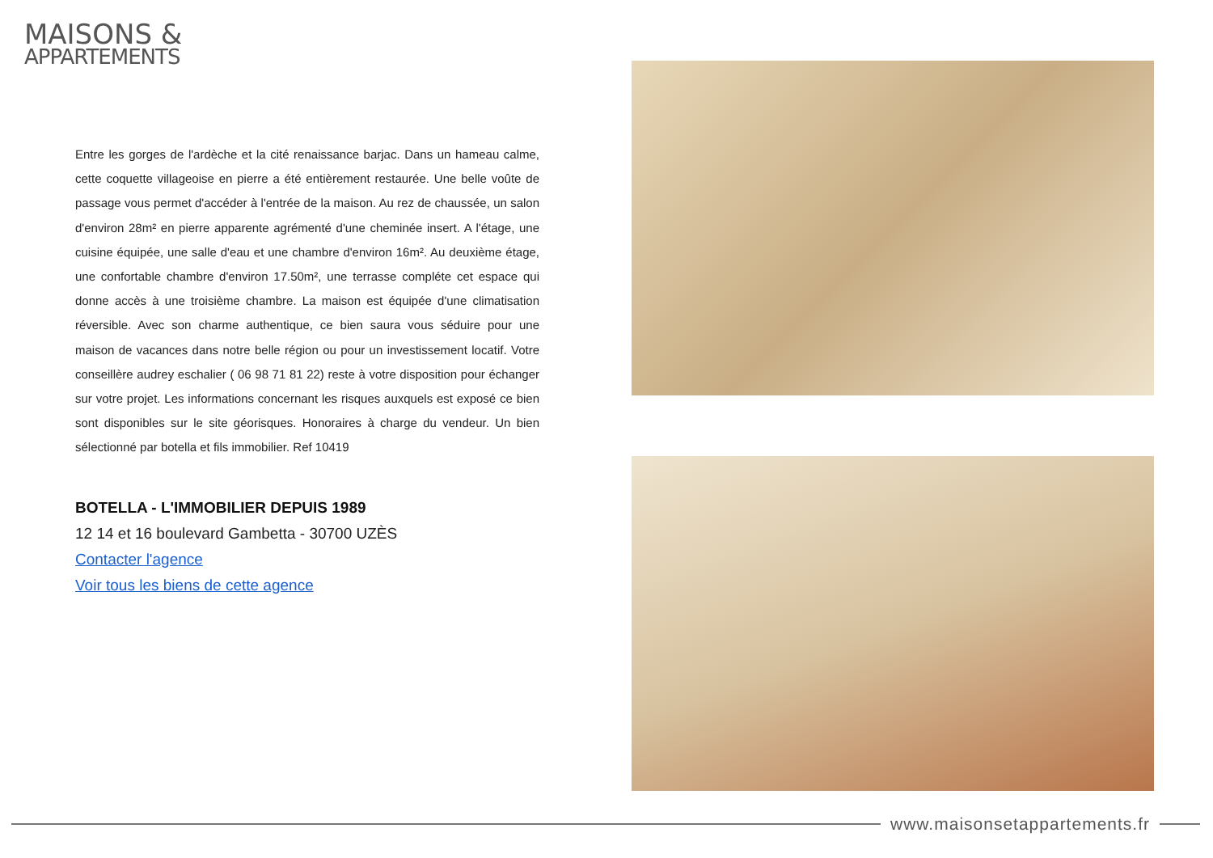MAISONS &
APPARTEMENTS
Entre les gorges de l'ardèche et la cité renaissance barjac. Dans un hameau calme, cette coquette villageoise en pierre a été entièrement restaurée. Une belle voûte de passage vous permet d'accéder à l'entrée de la maison. Au rez de chaussée, un salon d'environ 28m² en pierre apparente agrémenté d'une cheminée insert. A l'étage, une cuisine équipée, une salle d'eau et une chambre d'environ 16m². Au deuxième étage, une confortable chambre d'environ 17.50m², une terrasse compléte cet espace qui donne accès à une troisième chambre. La maison est équipée d'une climatisation réversible. Avec son charme authentique, ce bien saura vous séduire pour une maison de vacances dans notre belle région ou pour un investissement locatif. Votre conseillère audrey eschalier ( 06 98 71 81 22) reste à votre disposition pour échanger sur votre projet. Les informations concernant les risques auxquels est exposé ce bien sont disponibles sur le site géorisques. Honoraires à charge du vendeur. Un bien sélectionné par botella et fils immobilier. Ref 10419
BOTELLA - L'IMMOBILIER DEPUIS 1989
12 14 et 16 boulevard Gambetta - 30700 UZÈS
Contacter l'agence
Voir tous les biens de cette agence
www.maisonsetappartements.fr